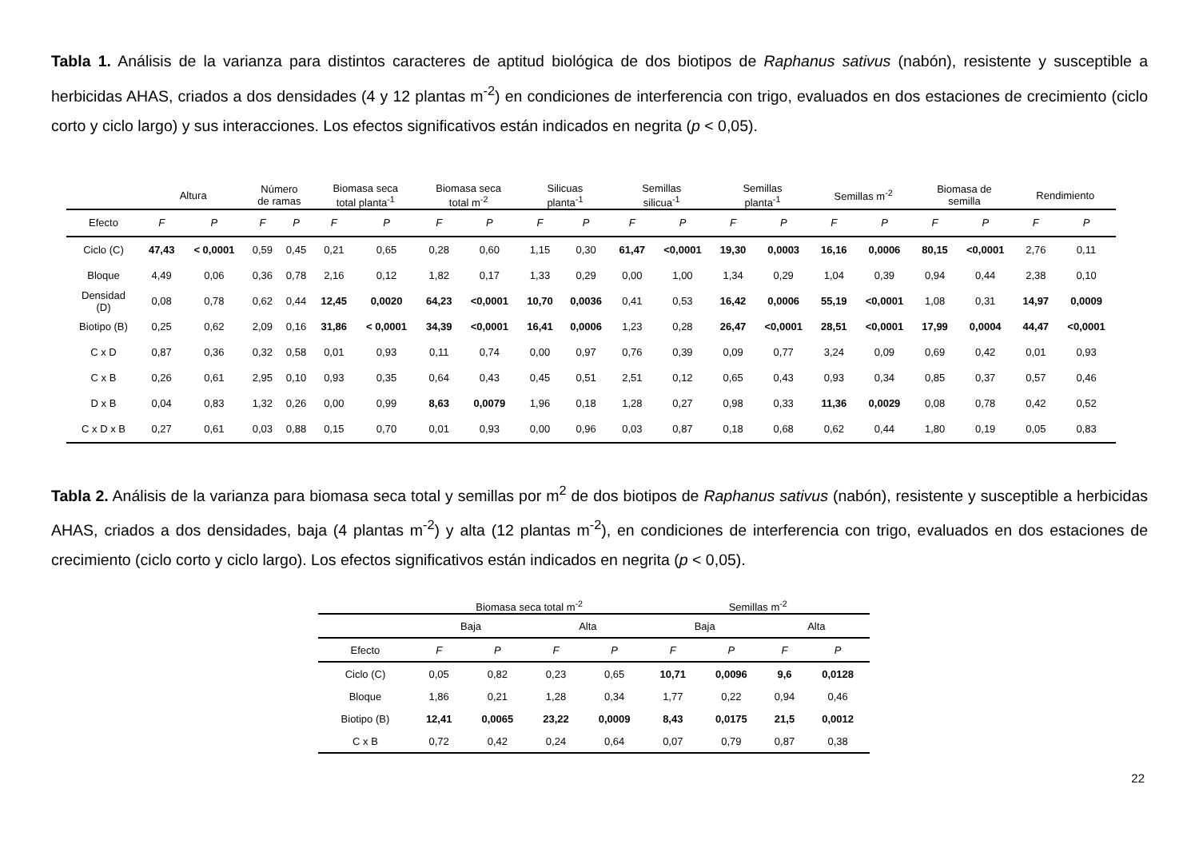Tabla 1. Análisis de la varianza para distintos caracteres de aptitud biológica de dos biotipos de Raphanus sativus (nabón), resistente y susceptible a herbicidas AHAS, criados a dos densidades (4 y 12 plantas m<sup>-2</sup>) en condiciones de interferencia con trigo, evaluados en dos estaciones de crecimiento (ciclo corto y ciclo largo) y sus interacciones. Los efectos significativos están indicados en negrita (p < 0,05).
| | Altura | | Número de ramas | | Biomasa seca total planta<sup>-1</sup> | | Biomasa seca total m<sup>-2</sup> | | Silicuas planta<sup>-1</sup> | | Semillas silicua<sup>-1</sup> | | Semillas planta<sup>-1</sup> | | Semillas m<sup>-2</sup> | | Biomasa de semilla | | Rendimiento | |
| --- | --- | --- | --- | --- | --- | --- | --- | --- | --- | --- | --- | --- | --- | --- | --- | --- | --- | --- | --- | --- |
| Efecto | F | P | F | P | F | P | F | P | F | P | F | P | F | P | F | P | F | P | F | P |
| Ciclo (C) | 47,43 | < 0,0001 | 0,59 | 0,45 | 0,21 | 0,65 | 0,28 | 0,60 | 1,15 | 0,30 | 61,47 | <0,0001 | 19,30 | 0,0003 | 16,16 | 0,0006 | 80,15 | <0,0001 | 2,76 | 0,11 |
| Bloque | 4,49 | 0,06 | 0,36 | 0,78 | 2,16 | 0,12 | 1,82 | 0,17 | 1,33 | 0,29 | 0,00 | 1,00 | 1,34 | 0,29 | 1,04 | 0,39 | 0,94 | 0,44 | 2,38 | 0,10 |
| Densidad (D) | 0,08 | 0,78 | 0,62 | 0,44 | 12,45 | 0,0020 | 64,23 | <0,0001 | 10,70 | 0,0036 | 0,41 | 0,53 | 16,42 | 0,0006 | 55,19 | <0,0001 | 1,08 | 0,31 | 14,97 | 0,0009 |
| Biotipo (B) | 0,25 | 0,62 | 2,09 | 0,16 | 31,86 | < 0,0001 | 34,39 | <0,0001 | 16,41 | 0,0006 | 1,23 | 0,28 | 26,47 | <0,0001 | 28,51 | <0,0001 | 17,99 | 0,0004 | 44,47 | <0,0001 |
| C x D | 0,87 | 0,36 | 0,32 | 0,58 | 0,01 | 0,93 | 0,11 | 0,74 | 0,00 | 0,97 | 0,76 | 0,39 | 0,09 | 0,77 | 3,24 | 0,09 | 0,69 | 0,42 | 0,01 | 0,93 |
| C x B | 0,26 | 0,61 | 2,95 | 0,10 | 0,93 | 0,35 | 0,64 | 0,43 | 0,45 | 0,51 | 2,51 | 0,12 | 0,65 | 0,43 | 0,93 | 0,34 | 0,85 | 0,37 | 0,57 | 0,46 |
| D x B | 0,04 | 0,83 | 1,32 | 0,26 | 0,00 | 0,99 | 8,63 | 0,0079 | 1,96 | 0,18 | 1,28 | 0,27 | 0,98 | 0,33 | 11,36 | 0,0029 | 0,08 | 0,78 | 0,42 | 0,52 |
| C x D x B | 0,27 | 0,61 | 0,03 | 0,88 | 0,15 | 0,70 | 0,01 | 0,93 | 0,00 | 0,96 | 0,03 | 0,87 | 0,18 | 0,68 | 0,62 | 0,44 | 1,80 | 0,19 | 0,05 | 0,83 |
Tabla 2. Análisis de la varianza para biomasa seca total y semillas por m<sup>2</sup> de dos biotipos de Raphanus sativus (nabón), resistente y susceptible a herbicidas AHAS, criados a dos densidades, baja (4 plantas m<sup>-2</sup>) y alta (12 plantas m<sup>-2</sup>), en condiciones de interferencia con trigo, evaluados en dos estaciones de crecimiento (ciclo corto y ciclo largo). Los efectos significativos están indicados en negrita (p < 0,05).
| | Biomasa seca total m<sup>-2</sup> | | | | Semillas m<sup>-2</sup> | | | |
| --- | --- | --- | --- | --- | --- | --- | --- | --- |
| | Baja | | Alta | | Baja | | Alta | |
| Efecto | F | P | F | P | F | P | F | P |
| Ciclo (C) | 0,05 | 0,82 | 0,23 | 0,65 | 10,71 | 0,0096 | 9,6 | 0,0128 |
| Bloque | 1,86 | 0,21 | 1,28 | 0,34 | 1,77 | 0,22 | 0,94 | 0,46 |
| Biotipo (B) | 12,41 | 0,0065 | 23,22 | 0,0009 | 8,43 | 0,0175 | 21,5 | 0,0012 |
| C x B | 0,72 | 0,42 | 0,24 | 0,64 | 0,07 | 0,79 | 0,87 | 0,38 |
22